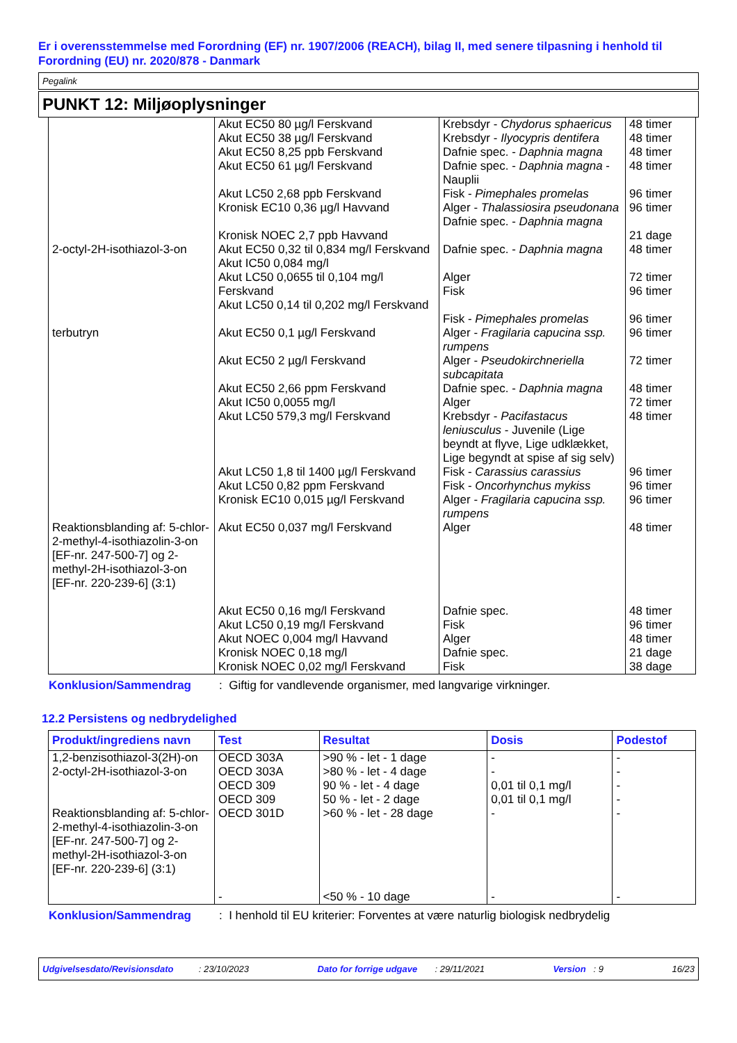Er i overensstemmelse med Forordning (EF) nr. 1907/2006 (REACH), bilag II, med senere tilpasning i henhold til Forordning (EU) nr. 2020/878 - Danmark
Pegalink
PUNKT 12: Miljøoplysninger
| | Akut EC50 80 µg/l Ferskvand Akut EC50 38 µg/l Ferskvand Akut EC50 8,25 ppb Ferskvand Akut EC50 61 µg/l Ferskvand Akut LC50 2,68 ppb Ferskvand Kronisk EC10 0,36 µg/l Havvand Kronisk NOEC 2,7 ppb Havvand | Krebsdyr - Chydorus sphaericus Krebsdyr - Ilyocypris dentifera Dafnie spec. - Daphnia magna Dafnie spec. - Daphnia magna - Nauplii Fisk - Pimephales promelas Alger - Thalassiosira pseudonana Dafnie spec. - Daphnia magna | 48 timer 48 timer 48 timer 48 timer 96 timer 96 timer 21 dage |
| 2-octyl-2H-isothiazol-3-on | Akut EC50 0,32 til 0,834 mg/l Ferskvand Akut IC50 0,084 mg/l Akut LC50 0,0655 til 0,104 mg/l Ferskvand Akut LC50 0,14 til 0,202 mg/l Ferskvand | Dafnie spec. - Daphnia magna Alger Fisk Fisk - Pimephales promelas | 48 timer 72 timer 96 timer 96 timer |
| terbutryn | Akut EC50 0,1 µg/l Ferskvand Akut EC50 2 µg/l Ferskvand Akut EC50 2,66 ppm Ferskvand Akut IC50 0,0055 mg/l Akut LC50 579,3 mg/l Ferskvand Akut LC50 1,8 til 1400 µg/l Ferskvand Akut LC50 0,82 ppm Ferskvand Kronisk EC10 0,015 µg/l Ferskvand | Alger - Fragilaria capucina ssp. rumpens Alger - Pseudokirchneriella subcapitata Dafnie spec. - Daphnia magna Alger Krebsdyr - Pacifastacus leniusculus - Juvenile (Lige beyndt at flyve, Lige udklækket, Lige begyndt at spise af sig selv) Fisk - Carassius carassius Fisk - Oncorhynchus mykiss Alger - Fragilaria capucina ssp. rumpens | 96 timer 72 timer 48 timer 72 timer 48 timer 96 timer 96 timer 96 timer |
| Reaktionsblanding af: 5-chlor-2-methyl-4-isothiazolin-3-on [EF-nr. 247-500-7] og 2-methyl-2H-isothiazol-3-on [EF-nr. 220-239-6] (3:1) | Akut EC50 0,037 mg/l Ferskvand Akut EC50 0,16 mg/l Ferskvand Akut LC50 0,19 mg/l Ferskvand Akut NOEC 0,004 mg/l Havvand Kronisk NOEC 0,18 mg/l Kronisk NOEC 0,02 mg/l Ferskvand | Alger Dafnie spec. Fisk Alger Dafnie spec. Fisk | 48 timer 48 timer 96 timer 48 timer 21 dage 38 dage |
Konklusion/Sammendrag: Giftig for vandlevende organismer, med langvarige virkninger.
12.2 Persistens og nedbrydelighed
| Produkt/ingrediens navn | Test | Resultat | Dosis | Podestof |
| --- | --- | --- | --- | --- |
| 1,2-benzisothiazol-3(2H)-on 2-octyl-2H-isothiazol-3-on Reaktionsblanding af: 5-chlor-2-methyl-4-isothiazolin-3-on [EF-nr. 247-500-7] og 2-methyl-2H-isothiazol-3-on [EF-nr. 220-239-6] (3:1) | OECD 303A OECD 303A OECD 309 OECD 309 OECD 301D - | >90 % - let - 1 dage >80 % - let - 4 dage 90 % - let - 4 dage 50 % - let - 2 dage >60 % - let - 28 dage <50 % - 10 dage | - - 0,01 til 0,1 mg/l 0,01 til 0,1 mg/l - - | - - - - - - |
Konklusion/Sammendrag: I henhold til EU kriterier: Forventes at være naturlig biologisk nedbrydelig
Udgivelsesdato/Revisionsdato : 23/10/2023 Dato for forrige udgave : 29/11/2021 Version : 9 16/23